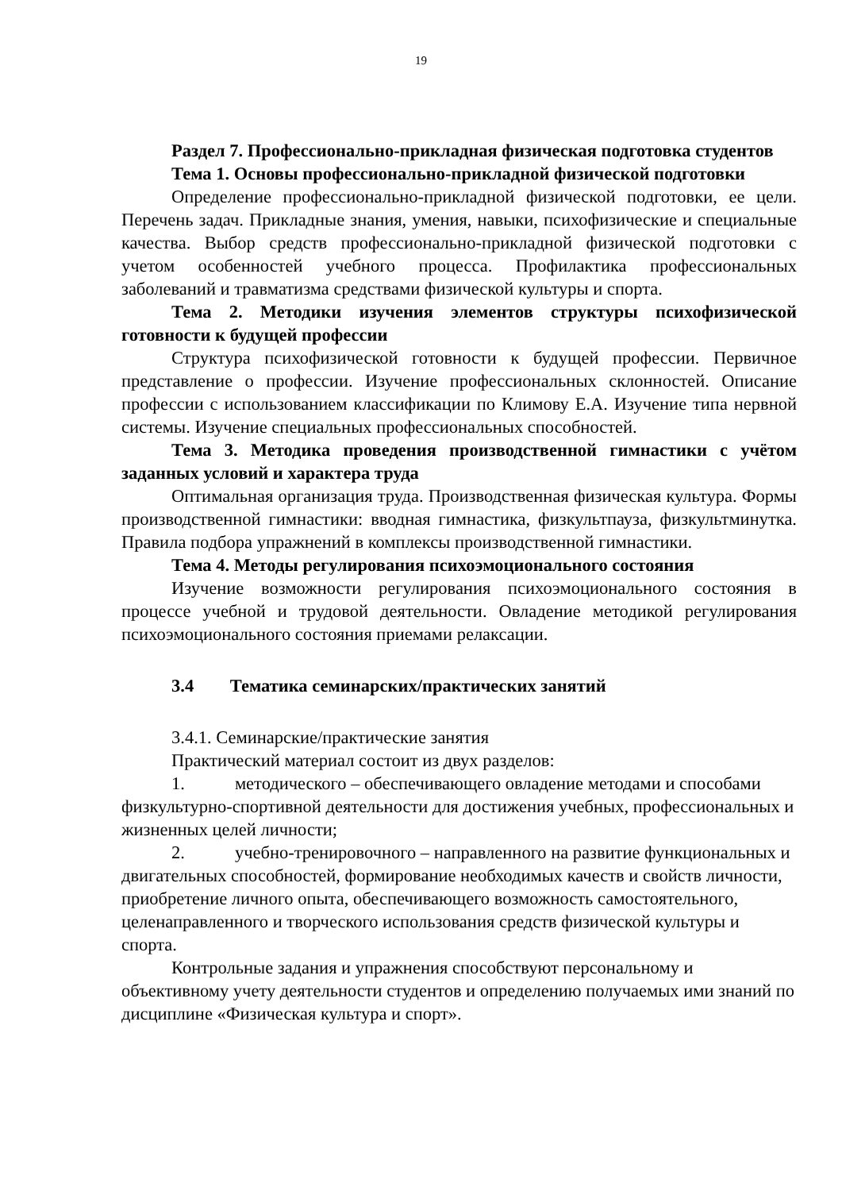19
Раздел 7. Профессионально-прикладная физическая подготовка студентов
Тема 1. Основы профессионально-прикладной физической подготовки
Определение профессионально-прикладной физической подготовки, ее цели. Перечень задач. Прикладные знания, умения, навыки, психофизические и специальные качества. Выбор средств профессионально-прикладной физической подготовки с учетом особенностей учебного процесса. Профилактика профессиональных заболеваний и травматизма средствами физической культуры и спорта.
Тема 2. Методики изучения элементов структуры психофизической готовности к будущей профессии
Структура психофизической готовности к будущей профессии. Первичное представление о профессии. Изучение профессиональных склонностей. Описание профессии с использованием классификации по Климову Е.А. Изучение типа нервной системы. Изучение специальных профессиональных способностей.
Тема 3. Методика проведения производственной гимнастики с учётом заданных условий и характера труда
Оптимальная организация труда. Производственная физическая культура. Формы производственной гимнастики: вводная гимнастика, физкультпауза, физкультминутка. Правила подбора упражнений в комплексы производственной гимнастики.
Тема 4. Методы регулирования психоэмоционального состояния
Изучение возможности регулирования психоэмоционального состояния в процессе учебной и трудовой деятельности. Овладение методикой регулирования психоэмоционального состояния приемами релаксации.
3.4 Тематика семинарских/практических занятий
3.4.1. Семинарские/практические занятия
Практический материал состоит из двух разделов:
1. методического – обеспечивающего овладение методами и способами физкультурно-спортивной деятельности для достижения учебных, профессиональных и жизненных целей личности;
2. учебно-тренировочного – направленного на развитие функциональных и двигательных способностей, формирование необходимых качеств и свойств личности, приобретение личного опыта, обеспечивающего возможность самостоятельного, целенаправленного и творческого использования средств физической культуры и спорта.
Контрольные задания и упражнения способствуют персональному и объективному учету деятельности студентов и определению получаемых ими знаний по дисциплине «Физическая культура и спорт».